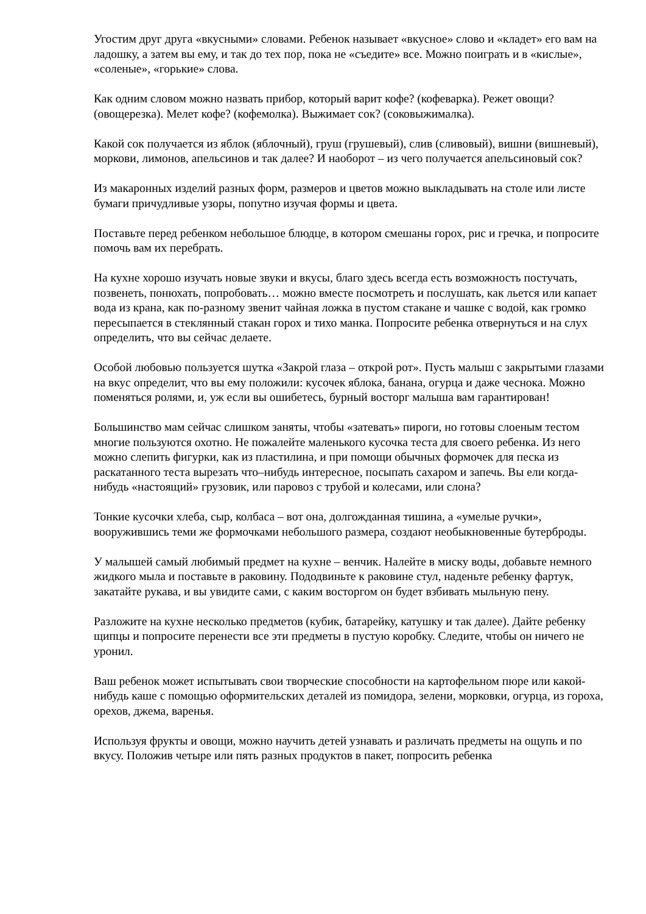Угостим друг друга «вкусными» словами. Ребенок называет «вкусное» слово и «кладет» его вам на ладошку, а затем вы ему, и так до тех пор, пока не «съедите» все. Можно поиграть и в «кислые», «соленые», «горькие» слова.
Как одним словом можно назвать прибор, который варит кофе? (кофеварка). Режет овощи? (овощерезка). Мелет кофе? (кофемолка). Выжимает сок? (соковыжималка).
Какой сок получается из яблок (яблочный), груш (грушевый), слив (сливовый), вишни (вишневый), моркови, лимонов, апельсинов и так далее? И наоборот – из чего получается апельсиновый сок?
Из макаронных изделий разных форм, размеров и цветов можно выкладывать на столе или листе бумаги причудливые узоры, попутно изучая формы и цвета.
Поставьте перед ребенком небольшое блюдце, в котором смешаны горох, рис и гречка, и попросите помочь вам их перебрать.
На кухне хорошо изучать новые звуки и вкусы, благо здесь всегда есть возможность постучать, позвенеть, понюхать, попробовать… можно вместе посмотреть и послушать, как льется или капает вода из крана, как по-разному звенит чайная ложка в пустом стакане и чашке с водой, как громко пересыпается в стеклянный стакан горох и тихо манка. Попросите ребенка отвернуться и на слух определить, что вы сейчас делаете.
Особой любовью пользуется шутка «Закрой глаза – открой рот». Пусть малыш с закрытыми глазами на вкус определит, что вы ему положили: кусочек яблока, банана, огурца и даже чеснока. Можно поменяться ролями, и, уж если вы ошибетесь, бурный восторг малыша вам гарантирован!
Большинство мам сейчас слишком заняты, чтобы «затевать» пироги, но готовы слоеным тестом многие пользуются охотно. Не пожалейте маленького кусочка теста для своего ребенка. Из него можно слепить фигурки, как из пластилина, и при помощи обычных формочек для песка из раскатанного теста вырезать что–нибудь интересное, посыпать сахаром и запечь. Вы ели когда-нибудь «настоящий» грузовик, или паровоз с трубой и колесами, или слона?
Тонкие кусочки хлеба, сыр, колбаса – вот она, долгожданная тишина, а «умелые ручки», вооружившись теми же формочками небольшого размера, создают необыкновенные бутерброды.
У малышей самый любимый предмет на кухне – венчик. Налейте в миску воды, добавьте немного жидкого мыла и поставьте в раковину. Пододвиньте к раковине стул, наденьте ребенку фартук, закатайте рукава, и вы увидите сами, с каким восторгом он будет взбивать мыльную пену.
Разложите на кухне несколько предметов (кубик, батарейку, катушку и так далее). Дайте ребенку щипцы и попросите перенести все эти предметы в пустую коробку. Следите, чтобы он ничего не уронил.
Ваш ребенок может испытывать свои творческие способности на картофельном пюре или какой-нибудь каше с помощью оформительских деталей из помидора, зелени, морковки, огурца, из гороха, орехов, джема, варенья.
Используя фрукты и овощи, можно научить детей узнавать и различать предметы на ощупь и по вкусу. Положив четыре или пять разных продуктов в пакет, попросить ребенка